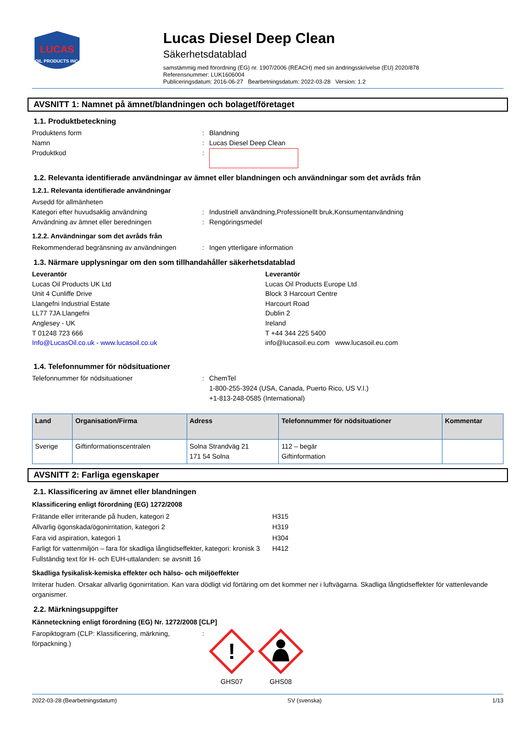LUCAS
OIL PRODUCTS INC.
Lucas Diesel Deep Clean
Säkerhetsdatablad
samstämmig med förordning (EG) nr. 1907/2006 (REACH) med sin ändringsskrivelse (EU) 2020/878
Referensnummer: LUK1606004
Publiceringsdatum: 2016-06-27 Bearbetningsdatum: 2022-03-28 Version: 1.2
AVSNITT 1: Namnet på ämnet/blandningen och bolaget/företaget
1.1. Produktbeteckning
Produktens form: Blandning
Namn: Lucas Diesel Deep Clean
Produktkod:
1.2. Relevanta identifierade användningar av ämnet eller blandningen och användningar som det avråds från
1.2.1. Relevanta identifierade användningar
Avsedd för allmänheten
Kategori efter huvudsaklig användning: Industriell användning,Professionellt bruk,Konsumentanvändning
Användning av ämnet eller beredningen: Rengöringsmedel
1.2.2. Användningar som det avråds från
Rekommenderad begränsning av användningen: Ingen ytterligare information
1.3. Närmare upplysningar om den som tillhandahåller säkerhetsdatablad
Leverantör
Lucas Oil Products UK Ltd
Unit 4 Cunliffe Drive
Llangefni Industrial Estate
LL77 7JA Llangefni
Anglesey - UK
T 01248 723 666
Info@LucasOil.co.uk - www.lucasoil.co.uk
Leverantör
Lucas Oil Products Europe Ltd
Block 3 Harcourt Centre
Harcourt Road
Dublin 2
Ireland
T +44 344 225 5400
info@lucasoil.eu.com www.lucasoil.eu.com
1.4. Telefonnummer för nödsituationer
Telefonnummer för nödsituationer: ChemTel
1-800-255-3924 (USA, Canada, Puerto Rico, US V.I.)
+1-813-248-0585 (International)
| Land | Organisation/Firma | Adress | Telefonnummer för nödsituationer | Kommentar |
| --- | --- | --- | --- | --- |
| Sverige | Giftinformationscentralen | Solna Strandväg 21 171 54 Solna | 112 – begär Giftinformation | |
AVSNITT 2: Farliga egenskaper
2.1. Klassificering av ämnet eller blandningen
Klassificering enligt förordning (EG) 1272/2008
Frätande eller irriterande på huden, kategori 2 H315
Allvarlig ögonskada/ögonirritation, kategori 2 H319
Fara vid aspiration, kategori 1 H304
Farligt för vattenmiljön – fara för skadliga långtidseffekter, kategori: kronisk 3 H412
Fullständig text för H- och EUH-uttalanden: se avsnitt 16
Skadliga fysikalisk-kemiska effekter och hälso- och miljöeffekter
Irriterar huden. Orsakar allvarlig ögonirritation. Kan vara dödligt vid förtäring om det kommer ner i luftvägarna. Skadliga långtidseffekter för vattenlevande organismer.
2.2. Märkningsuppgifter
Känneteckning enligt förordning (EG) Nr. 1272/2008 [CLP]
Faropiktogram (CLP: Klassificering, märkning, förpackning.):
!
GHS07
GHS08
2022-03-28 (Bearbetningsdatum) SV (svenska) 1/13